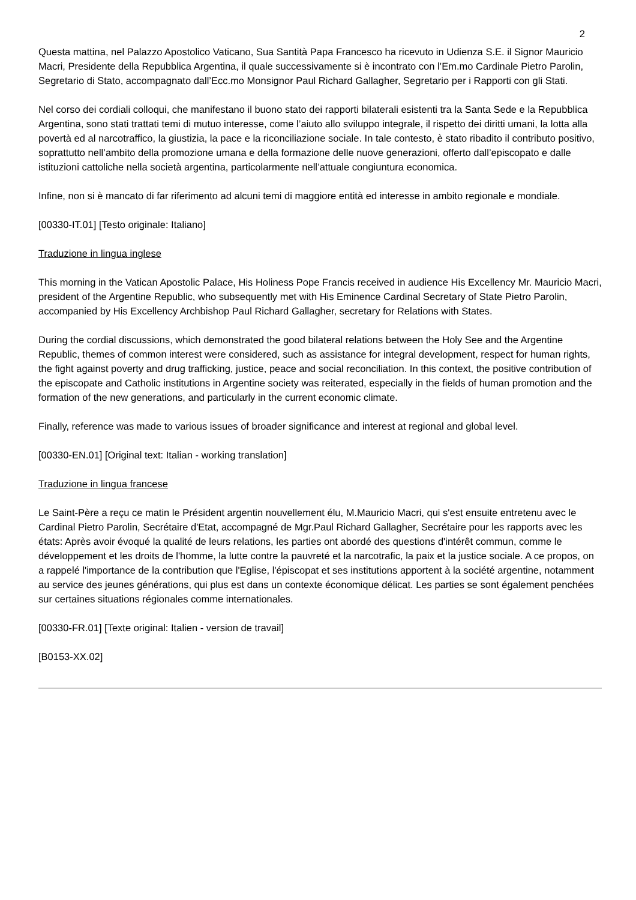2
Questa mattina, nel Palazzo Apostolico Vaticano, Sua Santità Papa Francesco ha ricevuto in Udienza S.E. il Signor Mauricio Macri, Presidente della Repubblica Argentina, il quale successivamente si è incontrato con l’Em.mo Cardinale Pietro Parolin, Segretario di Stato, accompagnato dall’Ecc.mo Monsignor Paul Richard Gallagher, Segretario per i Rapporti con gli Stati.
Nel corso dei cordiali colloqui, che manifestano il buono stato dei rapporti bilaterali esistenti tra la Santa Sede e la Repubblica Argentina, sono stati trattati temi di mutuo interesse, come l’aiuto allo sviluppo integrale, il rispetto dei diritti umani, la lotta alla povertà ed al narcotraffico, la giustizia, la pace e la riconciliazione sociale. In tale contesto, è stato ribadito il contributo positivo, soprattutto nell’ambito della promozione umana e della formazione delle nuove generazioni, offerto dall’episcopato e dalle istituzioni cattoliche nella società argentina, particolarmente nell’attuale congiuntura economica.
Infine, non si è mancato di far riferimento ad alcuni temi di maggiore entità ed interesse in ambito regionale e mondiale.
[00330-IT.01] [Testo originale: Italiano]
Traduzione in lingua inglese
This morning in the Vatican Apostolic Palace, His Holiness Pope Francis received in audience His Excellency Mr. Mauricio Macri, president of the Argentine Republic, who subsequently met with His Eminence Cardinal Secretary of State Pietro Parolin, accompanied by His Excellency Archbishop Paul Richard Gallagher, secretary for Relations with States.
During the cordial discussions, which demonstrated the good bilateral relations between the Holy See and the Argentine Republic, themes of common interest were considered, such as assistance for integral development, respect for human rights, the fight against poverty and drug trafficking, justice, peace and social reconciliation. In this context, the positive contribution of the episcopate and Catholic institutions in Argentine society was reiterated, especially in the fields of human promotion and the formation of the new generations, and particularly in the current economic climate.
Finally, reference was made to various issues of broader significance and interest at regional and global level.
[00330-EN.01] [Original text: Italian - working translation]
Traduzione in lingua francese
Le Saint-Père a reçu ce matin le Président argentin nouvellement élu, M.Mauricio Macri, qui s'est ensuite entretenu avec le Cardinal Pietro Parolin, Secrétaire d'Etat, accompagné de Mgr.Paul Richard Gallagher, Secrétaire pour les rapports avec les états: Après avoir évoqué la qualité de leurs relations, les parties ont abordé des questions d'intérêt commun, comme le développement et les droits de l'homme, la lutte contre la pauvreté et la narcotrafic, la paix et la justice sociale. A ce propos, on a rappelé l'importance de la contribution que l'Eglise, l'épiscopat et ses institutions apportent à la société argentine, notamment au service des jeunes générations, qui plus est dans un contexte économique délicat. Les parties se sont également penchées sur certaines situations régionales comme internationales.
[00330-FR.01] [Texte original: Italien - version de travail]
[B0153-XX.02]